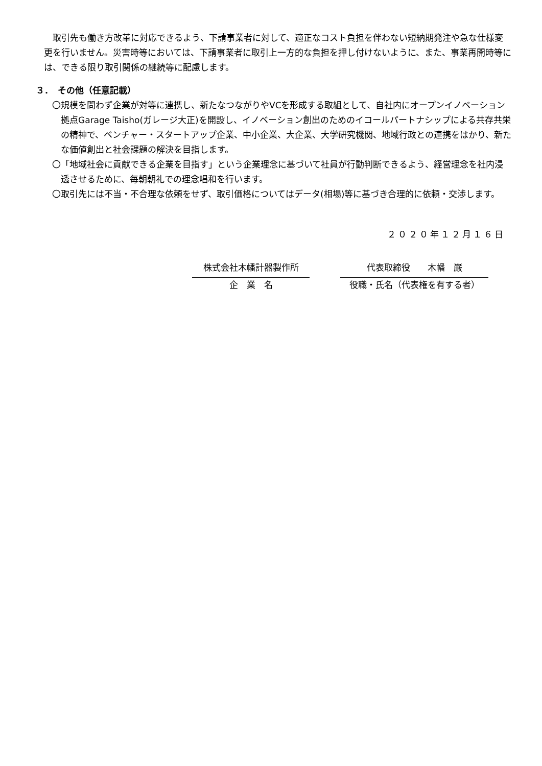取引先も働き方改革に対応できるよう、下請事業者に対して、適正なコスト負担を伴わない短納期発注や急な仕様変更を行いません。災害時等においては、下請事業者に取引上一方的な負担を押し付けないように、また、事業再開時等には、できる限り取引関係の継続等に配慮します。
３．　その他（任意記載）
〇規模を問わず企業が対等に連携し、新たなつながりやVCを形成する取組として、自社内にオープンイノベーション拠点Garage Taisho(ガレージ大正)を開設し、イノベーション創出のためのイコールパートナシップによる共存共栄の精神で、ベンチャー・スタートアップ企業、中小企業、大企業、大学研究機関、地域行政との連携をはかり、新たな価値創出と社会課題の解決を目指します。
〇「地域社会に貢献できる企業を目指す」という企業理念に基づいて社員が行動判断できるよう、経営理念を社内浸透させるために、毎朝朝礼での理念唱和を行います。
〇取引先には不当・不合理な依頼をせず、取引価格についてはデータ(相場)等に基づき合理的に依頼・交渉します。
２０２０年１２月１６日
| 株式会社木幡計器製作所 | | 代表取締役 木幡 巌 |
| 企 業 名 | | 役職・氏名（代表権を有する者） |